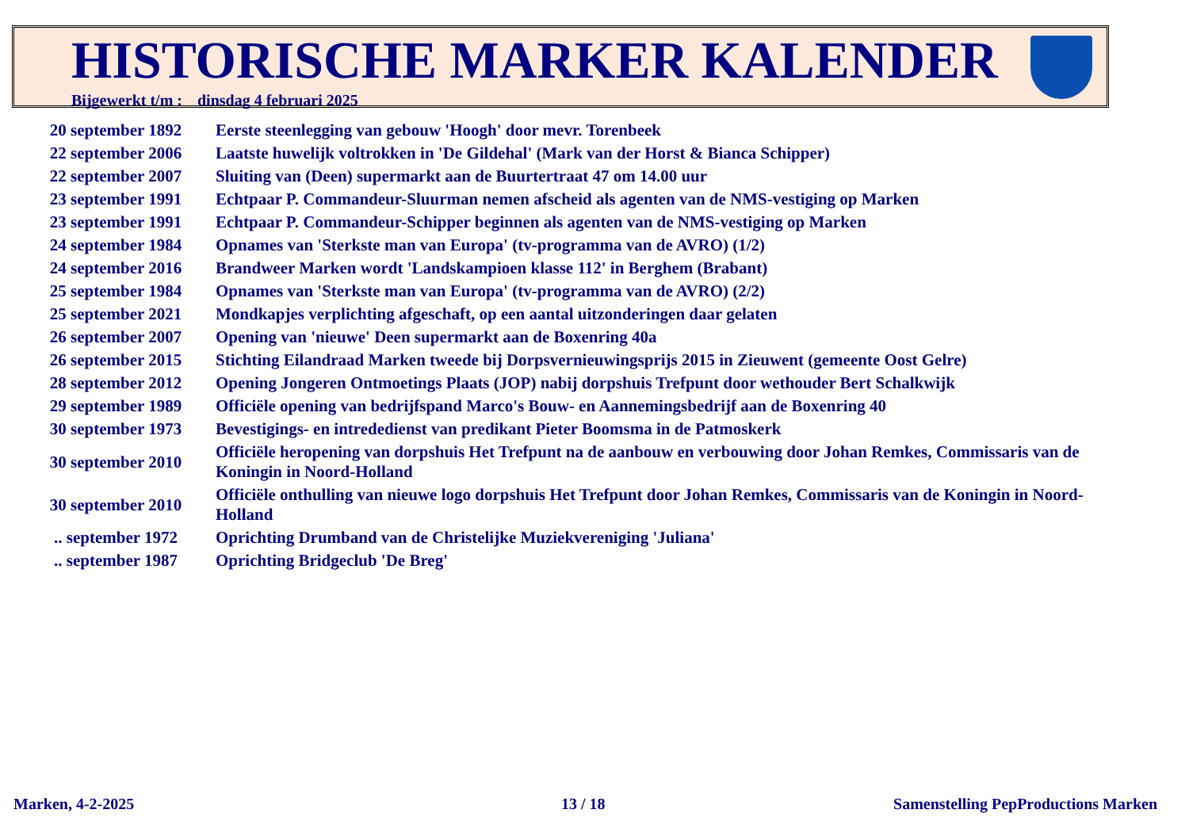HISTORISCHE MARKER KALENDER
Bijgewerkt t/m : dinsdag 4 februari 2025
| 20 september 1892 | Eerste steenlegging van gebouw 'Hoogh' door mevr. Torenbeek |
| 22 september 2006 | Laatste huwelijk voltrokken in 'De Gildehal' (Mark van der Horst & Bianca Schipper) |
| 22 september 2007 | Sluiting van (Deen) supermarkt aan de Buurtertraat 47 om 14.00 uur |
| 23 september 1991 | Echtpaar P. Commandeur-Sluurman nemen afscheid als agenten van de NMS-vestiging op Marken |
| 23 september 1991 | Echtpaar P. Commandeur-Schipper beginnen als agenten van de NMS-vestiging op Marken |
| 24 september 1984 | Opnames van 'Sterkste man van Europa' (tv-programma van de AVRO) (1/2) |
| 24 september 2016 | Brandweer Marken wordt 'Landskampioen klasse 112' in Berghem (Brabant) |
| 25 september 1984 | Opnames van 'Sterkste man van Europa' (tv-programma van de AVRO) (2/2) |
| 25 september 2021 | Mondkapjes verplichting afgeschaft, op een aantal uitzonderingen daar gelaten |
| 26 september 2007 | Opening van 'nieuwe' Deen supermarkt aan de Boxenring 40a |
| 26 september 2015 | Stichting Eilandraad Marken tweede bij Dorpsvernieuwingsprijs 2015 in Zieuwent (gemeente Oost Gelre) |
| 28 september 2012 | Opening Jongeren Ontmoetings Plaats (JOP) nabij dorpshuis Trefpunt door wethouder Bert Schalkwijk |
| 29 september 1989 | Officiële opening van bedrijfspand Marco's Bouw- en Aannemingsbedrijf aan de Boxenring 40 |
| 30 september 1973 | Bevestigings- en intrededienst van predikant Pieter Boomsma in de Patmoskerk |
| 30 september 2010 | Officiële heropening van dorpshuis Het Trefpunt na de aanbouw en verbouwing door Johan Remkes, Commissaris van de Koningin in Noord-Holland |
| 30 september 2010 | Officiële onthulling van nieuwe logo dorpshuis Het Trefpunt door Johan Remkes, Commissaris van de Koningin in Noord-Holland |
| .. september 1972 | Oprichting Drumband van de Christelijke Muziekvereniging 'Juliana' |
| .. september 1987 | Oprichting Bridgeclub 'De Breg' |
Marken, 4-2-2025 13 / 18
Samenstelling PepProductions Marken